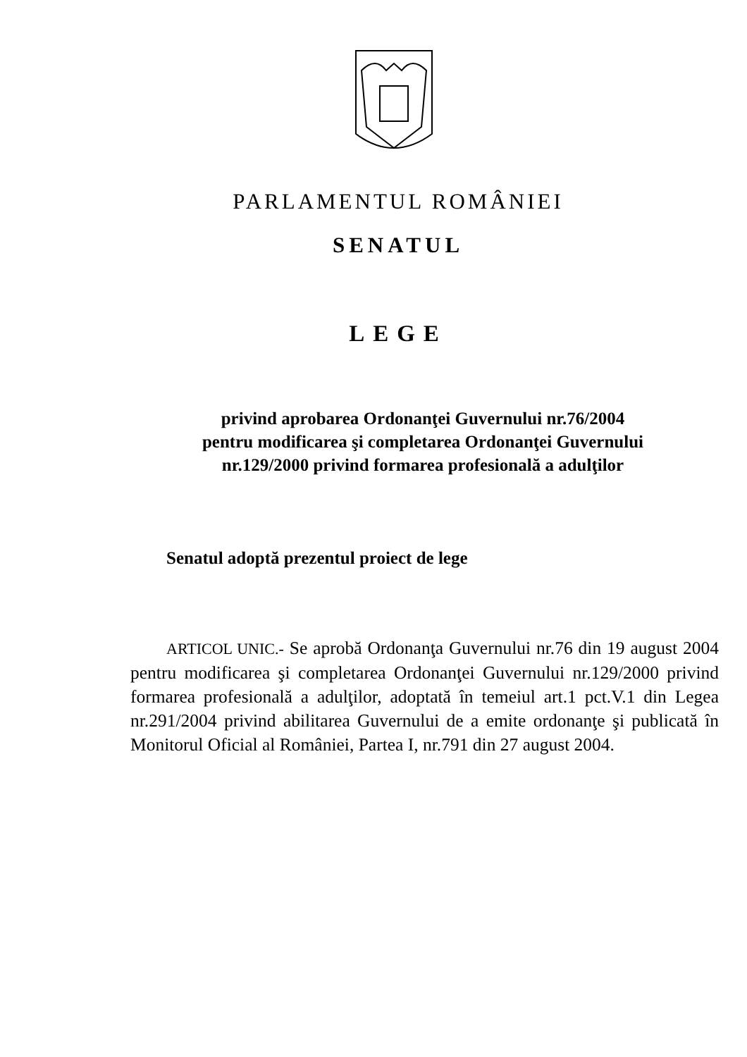PARLAMENTUL ROMÂNIEI
SENATUL
LEGE
privind aprobarea Ordonanţei Guvernului nr.76/2004
pentru modificarea şi completarea Ordonanţei Guvernului
nr.129/2000 privind formarea profesională a adulţilor
Senatul adoptă prezentul proiect de lege
ARTICOL UNIC.- Se aprobă Ordonanţa Guvernului nr.76 din 19 august 2004 pentru modificarea şi completarea Ordonanţei Guvernului nr.129/2000 privind formarea profesională a adulţilor, adoptată în temeiul art.1 pct.V.1 din Legea nr.291/2004 privind abilitarea Guvernului de a emite ordonanţe şi publicată în Monitorul Oficial al României, Partea I, nr.791 din 27 august 2004.